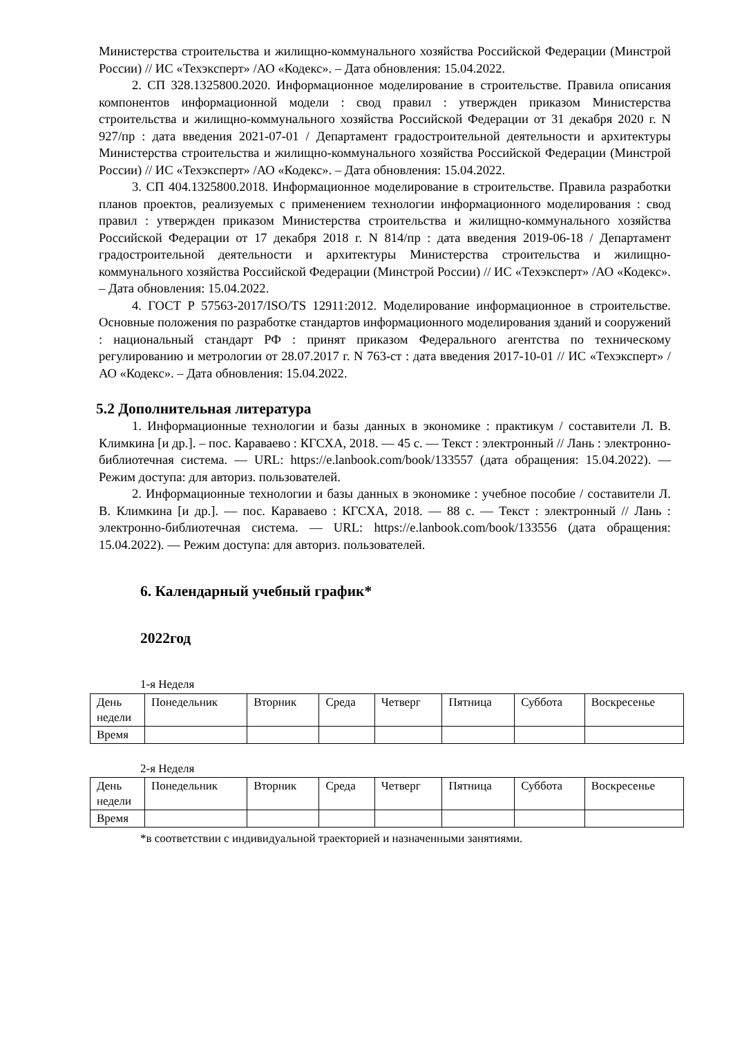Министерства строительства и жилищно-коммунального хозяйства Российской Федерации (Минстрой России) // ИС «Техэксперт» /АО «Кодекс». – Дата обновления: 15.04.2022.
2. СП 328.1325800.2020. Информационное моделирование в строительстве. Правила описания компонентов информационной модели : свод правил : утвержден приказом Министерства строительства и жилищно-коммунального хозяйства Российской Федерации от 31 декабря 2020 г. N 927/пр : дата введения 2021-07-01 / Департамент градостроительной деятельности и архитектуры Министерства строительства и жилищно-коммунального хозяйства Российской Федерации (Минстрой России) // ИС «Техэксперт» /АО «Кодекс». – Дата обновления: 15.04.2022.
3. СП 404.1325800.2018. Информационное моделирование в строительстве. Правила разработки планов проектов, реализуемых с применением технологии информационного моделирования : свод правил : утвержден приказом Министерства строительства и жилищно-коммунального хозяйства Российской Федерации от 17 декабря 2018 г. N 814/пр : дата введения 2019-06-18 / Департамент градостроительной деятельности и архитектуры Министерства строительства и жилищно-коммунального хозяйства Российской Федерации (Минстрой России) // ИС «Техэксперт» /АО «Кодекс». – Дата обновления: 15.04.2022.
4. ГОСТ Р 57563-2017/ISO/TS 12911:2012. Моделирование информационное в строительстве. Основные положения по разработке стандартов информационного моделирования зданий и сооружений : национальный стандарт РФ : принят приказом Федерального агентства по техническому регулированию и метрологии от 28.07.2017 г. N 763-ст : дата введения 2017-10-01 // ИС «Техэксперт» /АО «Кодекс». – Дата обновления: 15.04.2022.
5.2 Дополнительная литература
1. Информационные технологии и базы данных в экономике : практикум / составители Л. В. Климкина [и др.]. – пос. Караваево : КГСХА, 2018. — 45 с. — Текст : электронный // Лань : электронно-библиотечная система. — URL: https://e.lanbook.com/book/133557 (дата обращения: 15.04.2022). — Режим доступа: для авториз. пользователей.
2. Информационные технологии и базы данных в экономике : учебное пособие / составители Л. В. Климкина [и др.]. — пос. Караваево : КГСХА, 2018. — 88 с. — Текст : электронный // Лань : электронно-библиотечная система. — URL: https://e.lanbook.com/book/133556 (дата обращения: 15.04.2022). — Режим доступа: для авториз. пользователей.
6. Календарный учебный график*
2022год
1-я Неделя
| День недели | Понедельник | Вторник | Среда | Четверг | Пятница | Суббота | Воскресенье |
| Время | | | | | | | |
2-я Неделя
| День недели | Понедельник | Вторник | Среда | Четверг | Пятница | Суббота | Воскресенье |
| Время | | | | | | | |
*в соответствии с индивидуальной траекторией и назначенными занятиями.